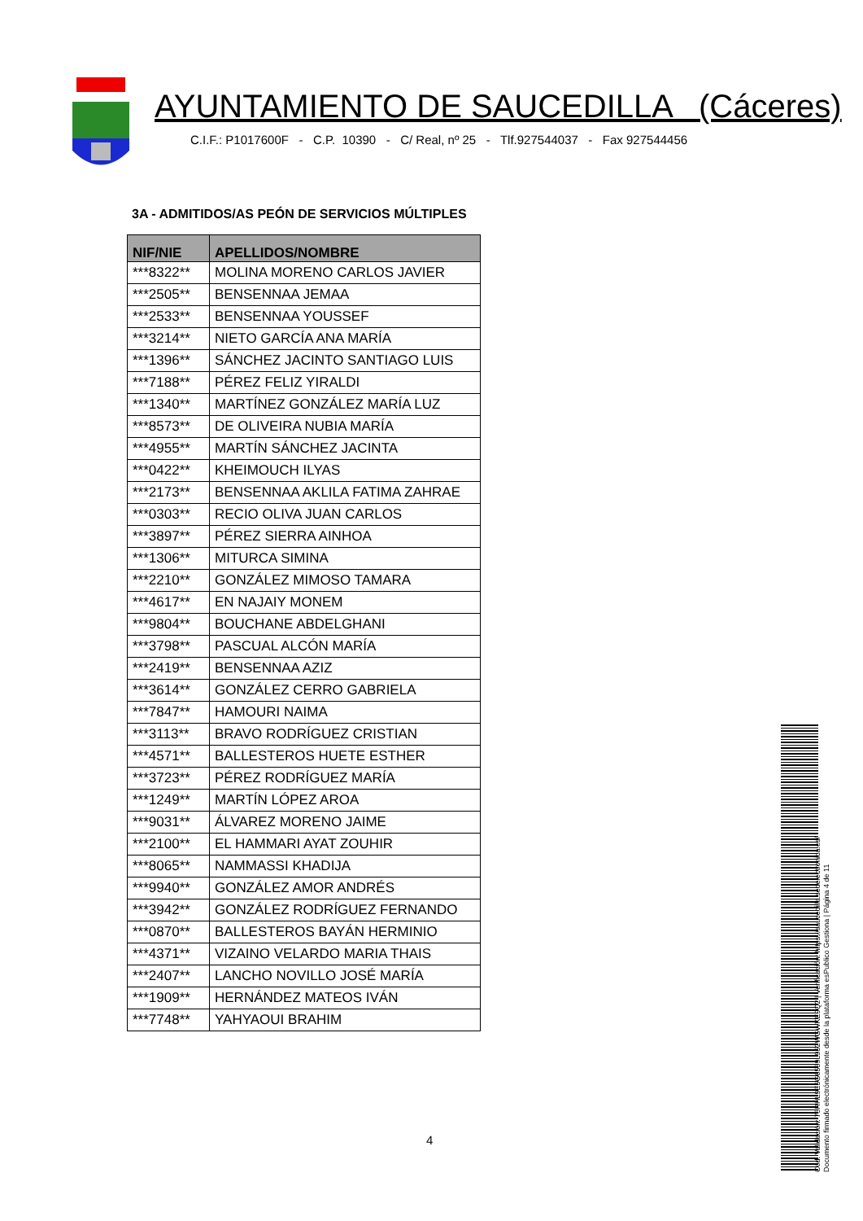AYUNTAMIENTO DE SAUCEDILLA (Cáceres)
C.I.F.: P1017600F - C.P. 10390 - C/ Real, nº 25 - Tlf.927544037 - Fax 927544456
3A - ADMITIDOS/AS PEÓN DE SERVICIOS MÚLTIPLES
| NIF/NIE | APELLIDOS/NOMBRE |
| --- | --- |
| ***8322** | MOLINA MORENO CARLOS JAVIER |
| ***2505** | BENSENNAA JEMAA |
| ***2533** | BENSENNAA YOUSSEF |
| ***3214** | NIETO GARCÍA ANA MARÍA |
| ***1396** | SÁNCHEZ JACINTO SANTIAGO LUIS |
| ***7188** | PÉREZ FELIZ YIRALDI |
| ***1340** | MARTÍNEZ GONZÁLEZ MARÍA LUZ |
| ***8573** | DE OLIVEIRA NUBIA MARÍA |
| ***4955** | MARTÍN SÁNCHEZ JACINTA |
| ***0422** | KHEIMOUCH ILYAS |
| ***2173** | BENSENNAA AKLILA FATIMA ZAHRAE |
| ***0303** | RECIO OLIVA JUAN CARLOS |
| ***3897** | PÉREZ SIERRA AINHOA |
| ***1306** | MITURCA SIMINA |
| ***2210** | GONZÁLEZ MIMOSO TAMARA |
| ***4617** | EN NAJAIY MONEM |
| ***9804** | BOUCHANE ABDELGHANI |
| ***3798** | PASCUAL ALCÓN MARÍA |
| ***2419** | BENSENNAA AZIZ |
| ***3614** | GONZÁLEZ CERRO GABRIELA |
| ***7847** | HAMOURI NAIMA |
| ***3113** | BRAVO RODRÍGUEZ CRISTIAN |
| ***4571** | BALLESTEROS HUETE ESTHER |
| ***3723** | PÉREZ RODRÍGUEZ MARÍA |
| ***1249** | MARTÍN LÓPEZ AROA |
| ***9031** | ÁLVAREZ MORENO JAIME |
| ***2100** | EL HAMMARI AYAT ZOUHIR |
| ***8065** | NAMMASSI KHADIJA |
| ***9940** | GONZÁLEZ AMOR ANDRÉS |
| ***3942** | GONZÁLEZ RODRÍGUEZ FERNANDO |
| ***0870** | BALLESTEROS BAYÁN HERMINIO |
| ***4371** | VIZAINO VELARDO MARIA THAIS |
| ***2407** | LANCHO NOVILLO JOSÉ MARÍA |
| ***1909** | HERNÁNDEZ MATEOS IVÁN |
| ***7748** | YAHYAOUI BRAHIM |
4
Cód. Validación: 75RHL9E5G6559L952WGWKE9Q2 | Verificación: https://saucedilla.sedelectronica.es/
Documento firmado electrónicamente desde la plataforma esPublico Gestiona | Página 4 de 11